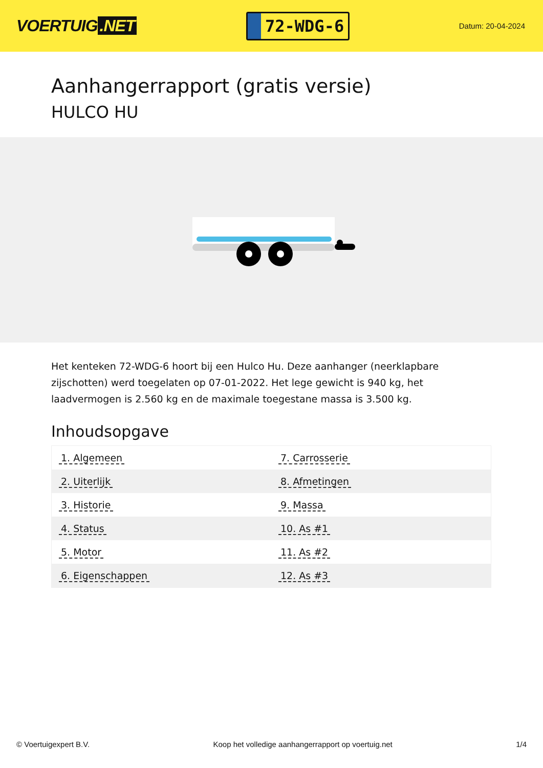VOERTUIG.NET
72-WDG-6
Datum: 20-04-2024
Aanhangerrapport (gratis versie)
HULCO HU
Het kenteken 72-WDG-6 hoort bij een Hulco Hu. Deze aanhanger (neerklapbare zijschotten) werd toegelaten op 07-01-2022. Het lege gewicht is 940 kg, het laadvermogen is 2.560 kg en de maximale toegestane massa is 3.500 kg.
Inhoudsopgave
| 1. Algemeen | 7. Carrosserie |
| 2. Uiterlijk | 8. Afmetingen |
| 3. Historie | 9. Massa |
| 4. Status | 10. As #1 |
| 5. Motor | 11. As #2 |
| 6. Eigenschappen | 12. As #3 |
© Voertuigexpert B.V. Koop het volledige aanhangerrapport op voertuig.net 1/4